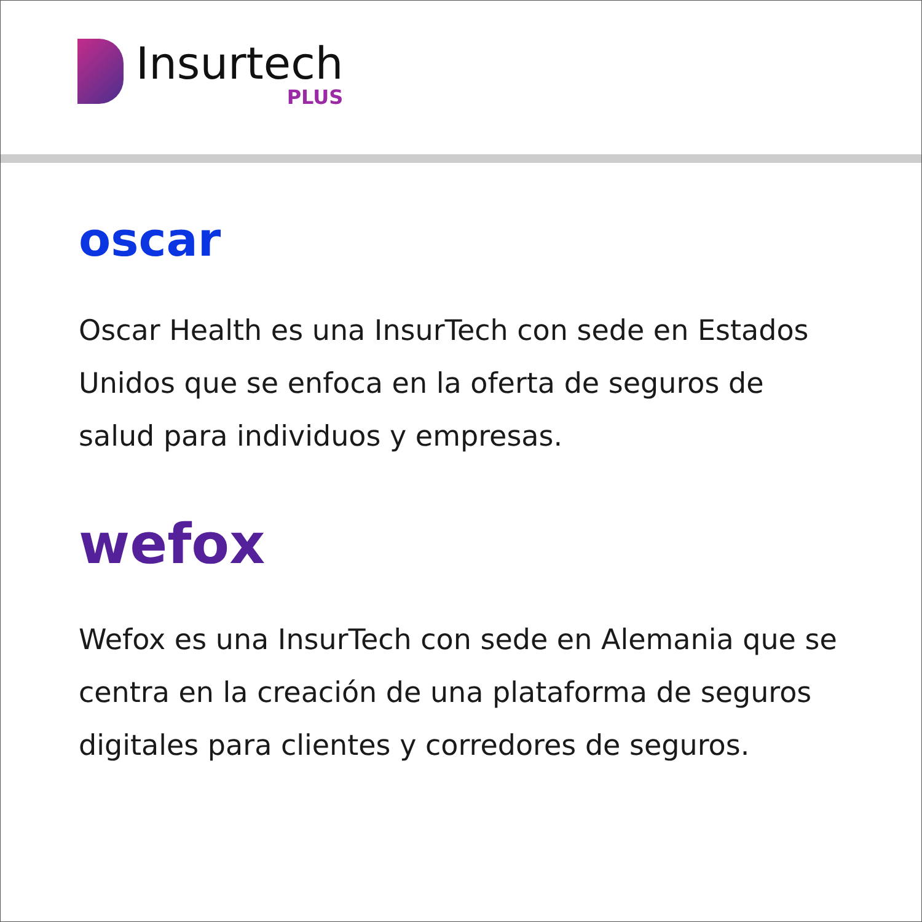Insurtech
PLUS
oscar
Oscar Health es una InsurTech con sede en Estados Unidos que se enfoca en la oferta de seguros de salud para individuos y empresas.
wefox
Wefox es una InsurTech con sede en Alemania que se centra en la creación de una plataforma de seguros digitales para clientes y corredores de seguros.